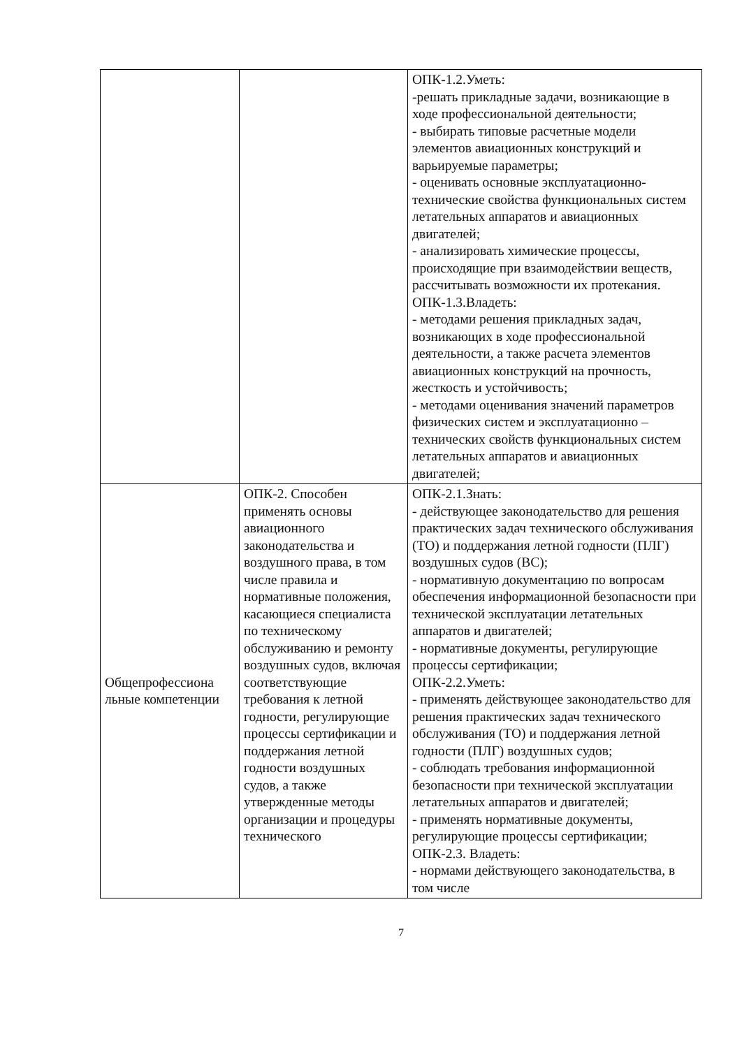| | | ОПК-1.2.Уметь: -решать прикладные задачи, возникающие в ходе профессиональной деятельности; - выбирать типовые расчетные модели элементов авиационных конструкций и варьируемые параметры; - оценивать основные эксплуатационно-технические свойства функциональных систем летательных аппаратов и авиационных двигателей; - анализировать химические процессы, происходящие при взаимодействии веществ, рассчитывать возможности их протекания. ОПК-1.3.Владеть: - методами решения прикладных задач, возникающих в ходе профессиональной деятельности, а также расчета элементов авиационных конструкций на прочность, жесткость и устойчивость; - методами оценивания значений параметров физических систем и эксплуатационно – технических свойств функциональных систем летательных аппаратов и авиационных двигателей; |
| Общепрофессиона льные компетенции | ОПК-2. Способен применять основы авиационного законодательства и воздушного права, в том числе правила и нормативные положения, касающиеся специалиста по техническому обслуживанию и ремонту воздушных судов, включая соответствующие требования к летной годности, регулирующие процессы сертификации и поддержания летной годности воздушных судов, а также утвержденные методы организации и процедуры технического | ОПК-2.1.Знать: - действующее законодательство для решения практических задач технического обслуживания (ТО) и поддержания летной годности (ПЛГ) воздушных судов (ВС); - нормативную документацию по вопросам обеспечения информационной безопасности при технической эксплуатации летательных аппаратов и двигателей; - нормативные документы, регулирующие процессы сертификации; ОПК-2.2.Уметь: - применять действующее законодательство для решения практических задач технического обслуживания (ТО) и поддержания летной годности (ПЛГ) воздушных судов; - соблюдать требования информационной безопасности при технической эксплуатации летательных аппаратов и двигателей; - применять нормативные документы, регулирующие процессы сертификации; ОПК-2.3. Владеть: - нормами действующего законодательства, в том числе |
7